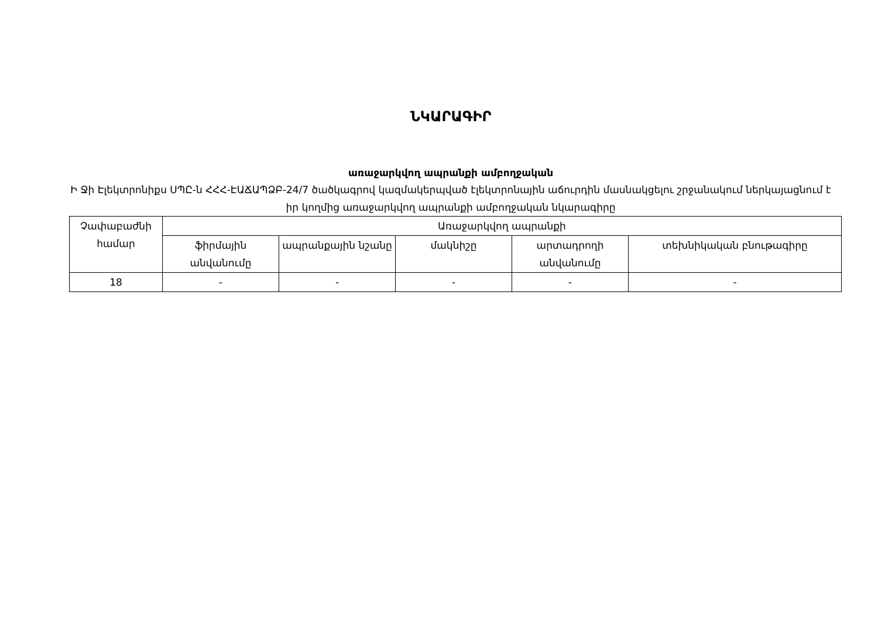ՆԿԱՐԱԳԻՐ
առաջարկվող ապրանքի ամբողջական
Ի Ջի Էլեկտրոնիքս ՍՊԸ-ն ՀՀՀ-ԷԱՃԱՊՁԲ-24/7 ծածկագրով կազմակերպված էլեկտրոնային աճուրդին մասնակցելու շրջանակում ներկայացնում է իր կողմից առաջարկվող ապրանքի ամբողջական նկարագիրը
| Չափաբաժնի համար | Առաջարկվող ապրանքի | | | | |
| --- | --- | --- | --- | --- | --- |
| | ֆիրմային անվանումը | ապրանքային նշանը | մակնիշը | արտադրողի անվանումը | տեխնիկական բնութագիրը |
| 18 | - | - | - | - | - |